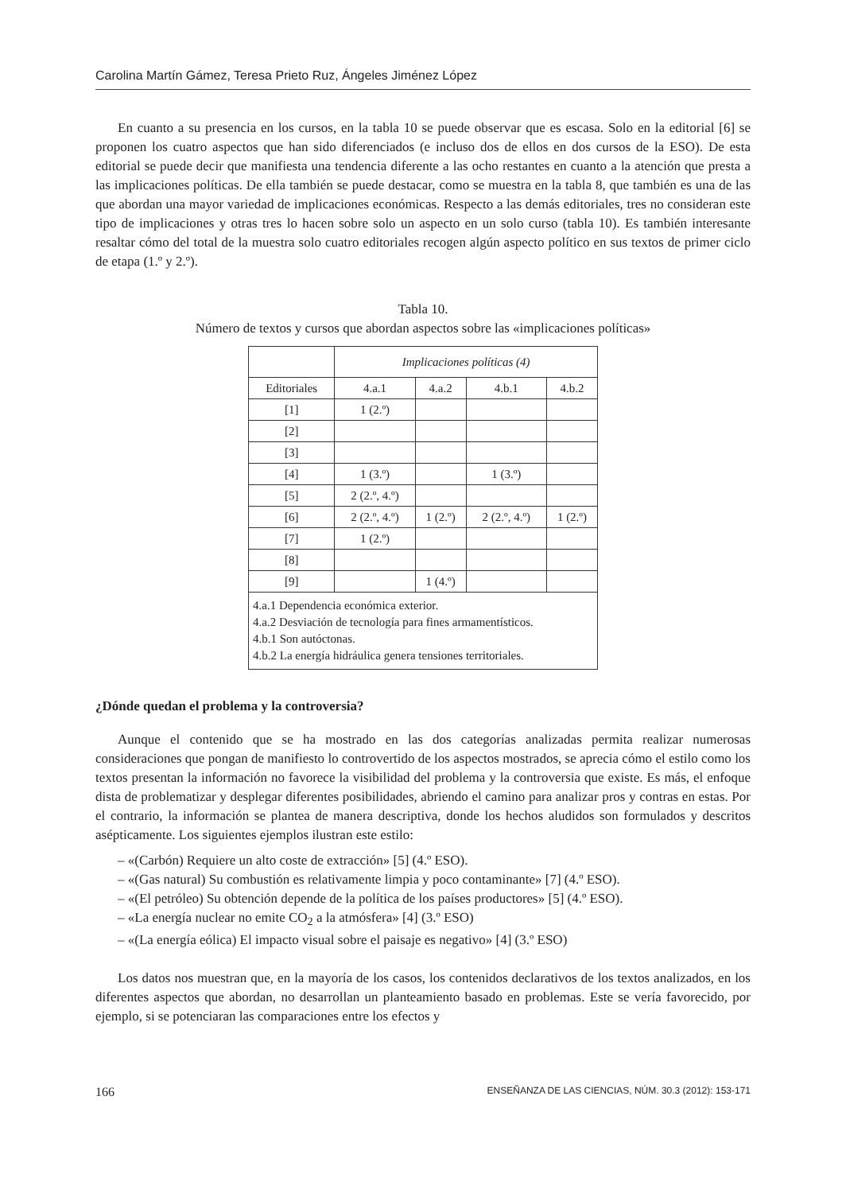Carolina Martín Gámez, Teresa Prieto Ruz, Ángeles Jiménez López
En cuanto a su presencia en los cursos, en la tabla 10 se puede observar que es escasa. Solo en la editorial [6] se proponen los cuatro aspectos que han sido diferenciados (e incluso dos de ellos en dos cursos de la ESO). De esta editorial se puede decir que manifiesta una tendencia diferente a las ocho restantes en cuanto a la atención que presta a las implicaciones políticas. De ella también se puede destacar, como se muestra en la tabla 8, que también es una de las que abordan una mayor variedad de implicaciones económicas. Respecto a las demás editoriales, tres no consideran este tipo de implicaciones y otras tres lo hacen sobre solo un aspecto en un solo curso (tabla 10). Es también interesante resaltar cómo del total de la muestra solo cuatro editoriales recogen algún aspecto político en sus textos de primer ciclo de etapa (1.º y 2.º).
Tabla 10.
Número de textos y cursos que abordan aspectos sobre las «implicaciones políticas»
| | Implicaciones políticas (4) | | | |
| --- | --- | --- | --- | --- |
| Editoriales | 4.a.1 | 4.a.2 | 4.b.1 | 4.b.2 |
| [1] | 1 (2.º) | | | |
| [2] | | | | |
| [3] | | | | |
| [4] | 1 (3.º) | | 1 (3.º) | |
| [5] | 2 (2.º, 4.º) | | | |
| [6] | 2 (2.º, 4.º) | 1 (2.º) | 2 (2.º, 4.º) | 1 (2.º) |
| [7] | 1 (2.º) | | | |
| [8] | | | | |
| [9] | | 1 (4.º) | | |
| 4.a.1 Dependencia económica exterior. 4.a.2 Desviación de tecnología para fines armamentísticos. 4.b.1 Son autóctonas. 4.b.2 La energía hidráulica genera tensiones territoriales. | | | | |
¿Dónde quedan el problema y la controversia?
Aunque el contenido que se ha mostrado en las dos categorías analizadas permita realizar numerosas consideraciones que pongan de manifiesto lo controvertido de los aspectos mostrados, se aprecia cómo el estilo como los textos presentan la información no favorece la visibilidad del problema y la controversia que existe. Es más, el enfoque dista de problematizar y desplegar diferentes posibilidades, abriendo el camino para analizar pros y contras en estas. Por el contrario, la información se plantea de manera descriptiva, donde los hechos aludidos son formulados y descritos asépticamente. Los siguientes ejemplos ilustran este estilo:
– «(Carbón) Requiere un alto coste de extracción» [5] (4.º ESO).
– «(Gas natural) Su combustión es relativamente limpia y poco contaminante» [7] (4.º ESO).
– «(El petróleo) Su obtención depende de la política de los países productores» [5] (4.º ESO).
– «La energía nuclear no emite CO<sub>2</sub> a la atmósfera» [4] (3.º ESO)
– «(La energía eólica) El impacto visual sobre el paisaje es negativo» [4] (3.º ESO)
Los datos nos muestran que, en la mayoría de los casos, los contenidos declarativos de los textos analizados, en los diferentes aspectos que abordan, no desarrollan un planteamiento basado en problemas. Este se vería favorecido, por ejemplo, si se potenciaran las comparaciones entre los efectos y
166 ENSEÑANZA DE LAS CIENCIAS, NÚM. 30.3 (2012): 153-171